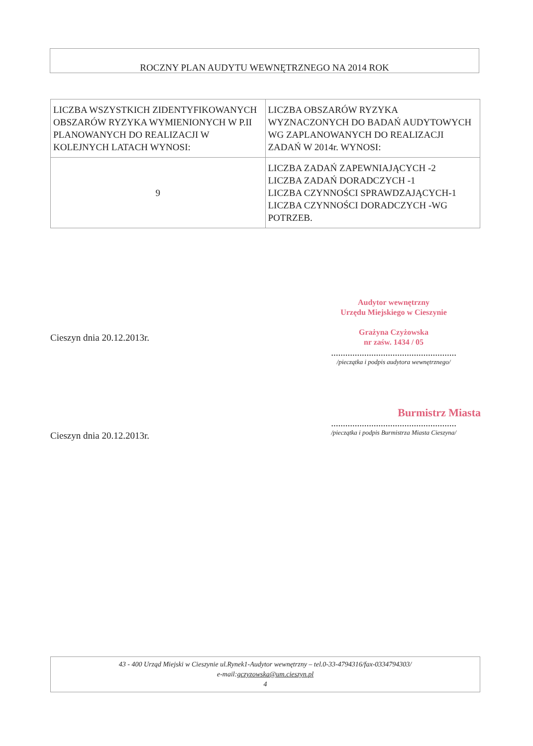ROCZNY PLAN AUDYTU WEWNĘTRZNEGO NA 2014 ROK
| LICZBA WSZYSTKICH ZIDENTYFIKOWANYCH OBSZARÓW RYZYKA WYMIENIONYCH W P.II PLANOWANYCH DO REALIZACJI W KOLEJNYCH LATACH WYNOSI: | LICZBA OBSZARÓW RYZYKA WYZNACZONYCH DO BADAŃ AUDYTOWYCH WG ZAPLANOWANYCH DO REALIZACJI ZADAŃ W 2014r. WYNOSI: |
| 9 | LICZBA ZADAŃ ZAPEWNIAJĄCYCH -2 LICZBA ZADAŃ DORADCZYCH -1 LICZBA CZYNNOŚCI SPRAWDZAJĄCYCH-1 LICZBA CZYNNOŚCI DORADCZYCH -WG POTRZEB. |
Cieszyn dnia 20.12.2013r.
Audytor wewnętrzny
Urzędu Miejskiego w Cieszynie
Grażyna Czyżowska
nr zaśw. 1434 / 05
.....................................................
/pieczątka i podpis audytora wewnętrznego/
Cieszyn dnia 20.12.2013r.
Burmistrz Miasta
.....................................................
/pieczątka i podpis Burmistrza Miasta Cieszyna/
43 - 400 Urząd Miejski w Cieszynie ul.Rynek1-Audytor wewnętrzny – tel.0-33-4794316/fax-0334794303/
e-mail:gczyzowska@um.cieszyn.pl
4